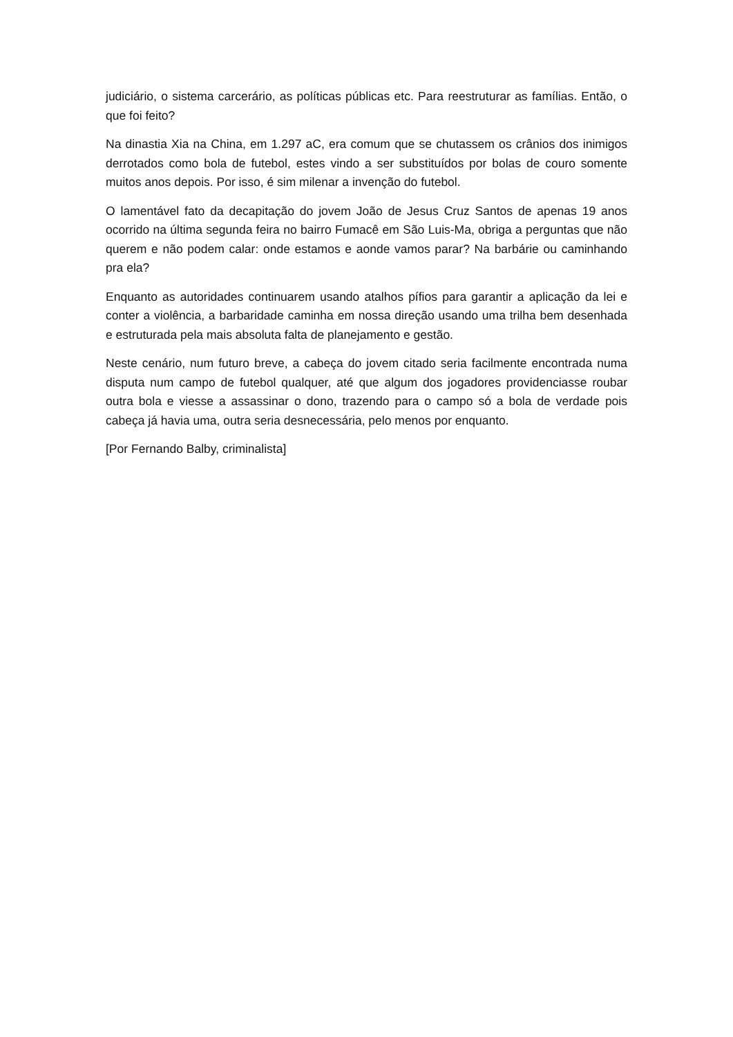judiciário, o sistema carcerário, as políticas públicas etc. Para reestruturar as famílias. Então, o que foi feito?
Na dinastia Xia na China, em 1.297 aC, era comum que se chutassem os crânios dos inimigos derrotados como bola de futebol, estes vindo a ser substituídos por bolas de couro somente muitos anos depois. Por isso, é sim milenar a invenção do futebol.
O lamentável fato da decapitação do jovem João de Jesus Cruz Santos de apenas 19 anos ocorrido na última segunda feira no bairro Fumacê em São Luis-Ma, obriga a perguntas que não querem e não podem calar: onde estamos e aonde vamos parar? Na barbárie ou caminhando pra ela?
Enquanto as autoridades continuarem usando atalhos pífios para garantir a aplicação da lei e conter a violência, a barbaridade caminha em nossa direção usando uma trilha bem desenhada e estruturada pela mais absoluta falta de planejamento e gestão.
Neste cenário, num futuro breve, a cabeça do jovem citado seria facilmente encontrada numa disputa num campo de futebol qualquer, até que algum dos jogadores providenciasse roubar outra bola e viesse a assassinar o dono, trazendo para o campo só a bola de verdade pois cabeça já havia uma, outra seria desnecessária, pelo menos por enquanto.
[Por Fernando Balby, criminalista]